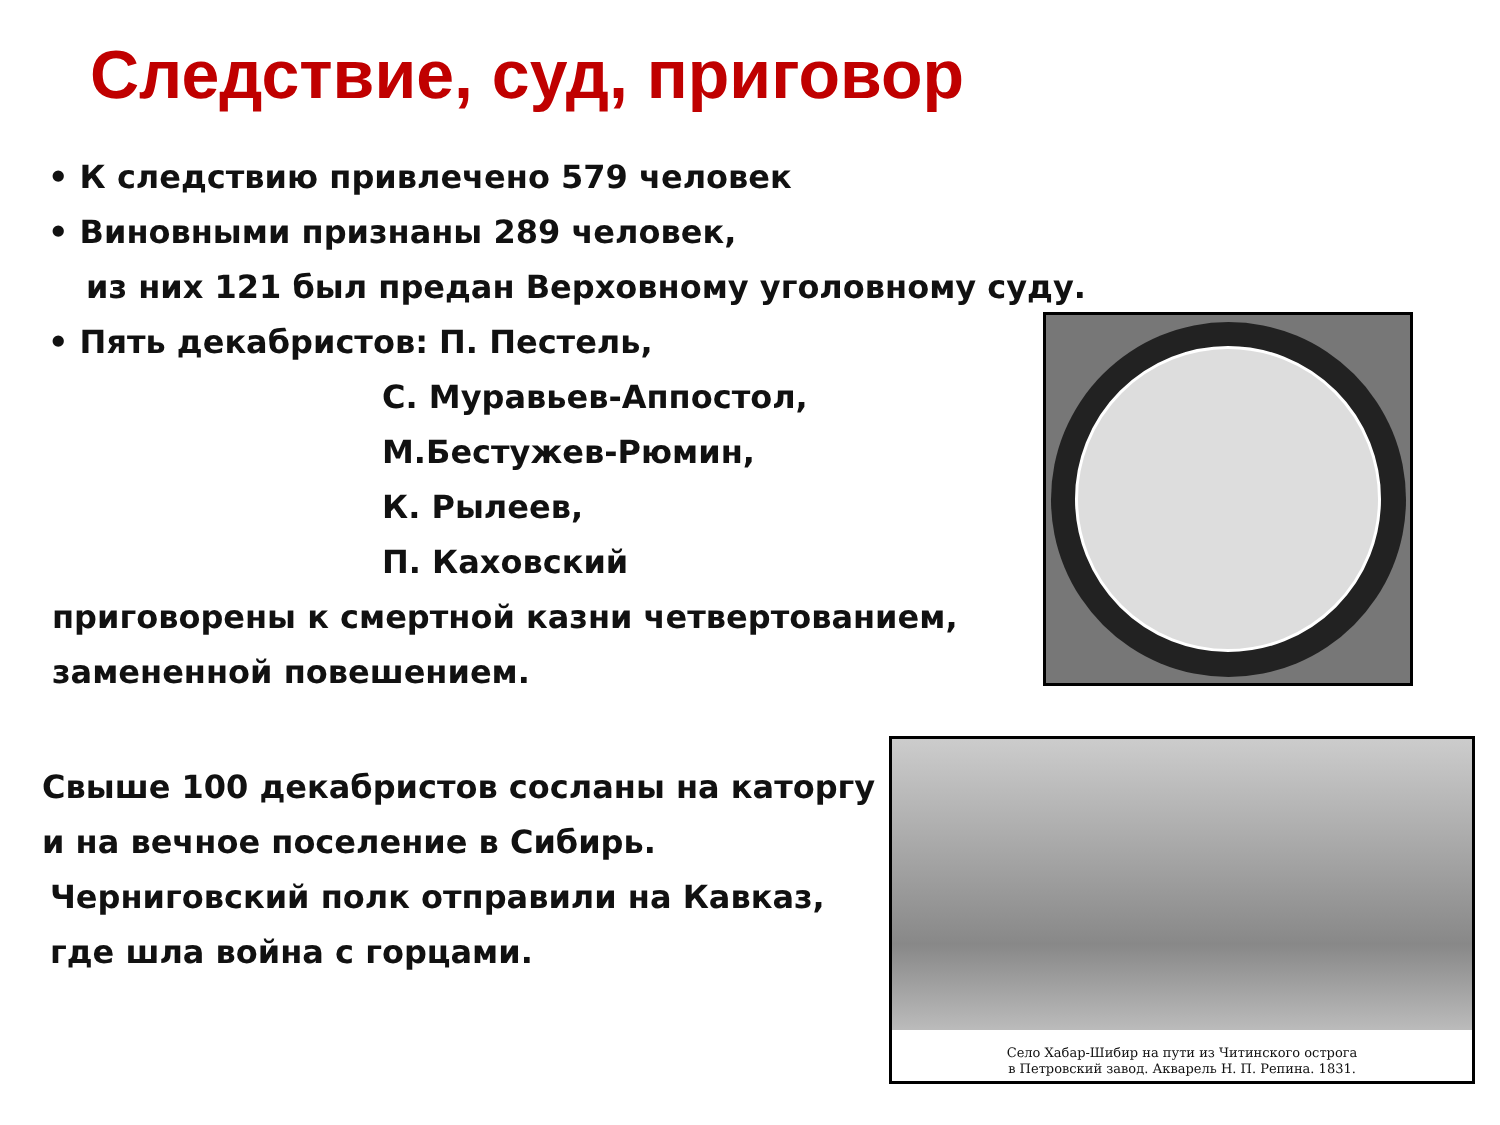Следствие, суд, приговор
• К следствию привлечено 579 человек
• Виновными признаны 289 человек,
из них 121 был предан Верховному уголовному суду.
• Пять декабристов: П. Пестель,
С. Муравьев-Аппостол,
М.Бестужев-Рюмин,
К. Рылеев,
П. Каховский
приговорены к смертной казни четвертованием,
замененной повешением.
Свыше 100 декабристов сосланы на каторгу
и на вечное поселение в Сибирь.
Черниговский полк отправили на Кавказ,
где шла война с горцами.
Село Хабар-Шибир на пути из Читинского острога
в Петровский завод. Акварель Н. П. Репина. 1831.